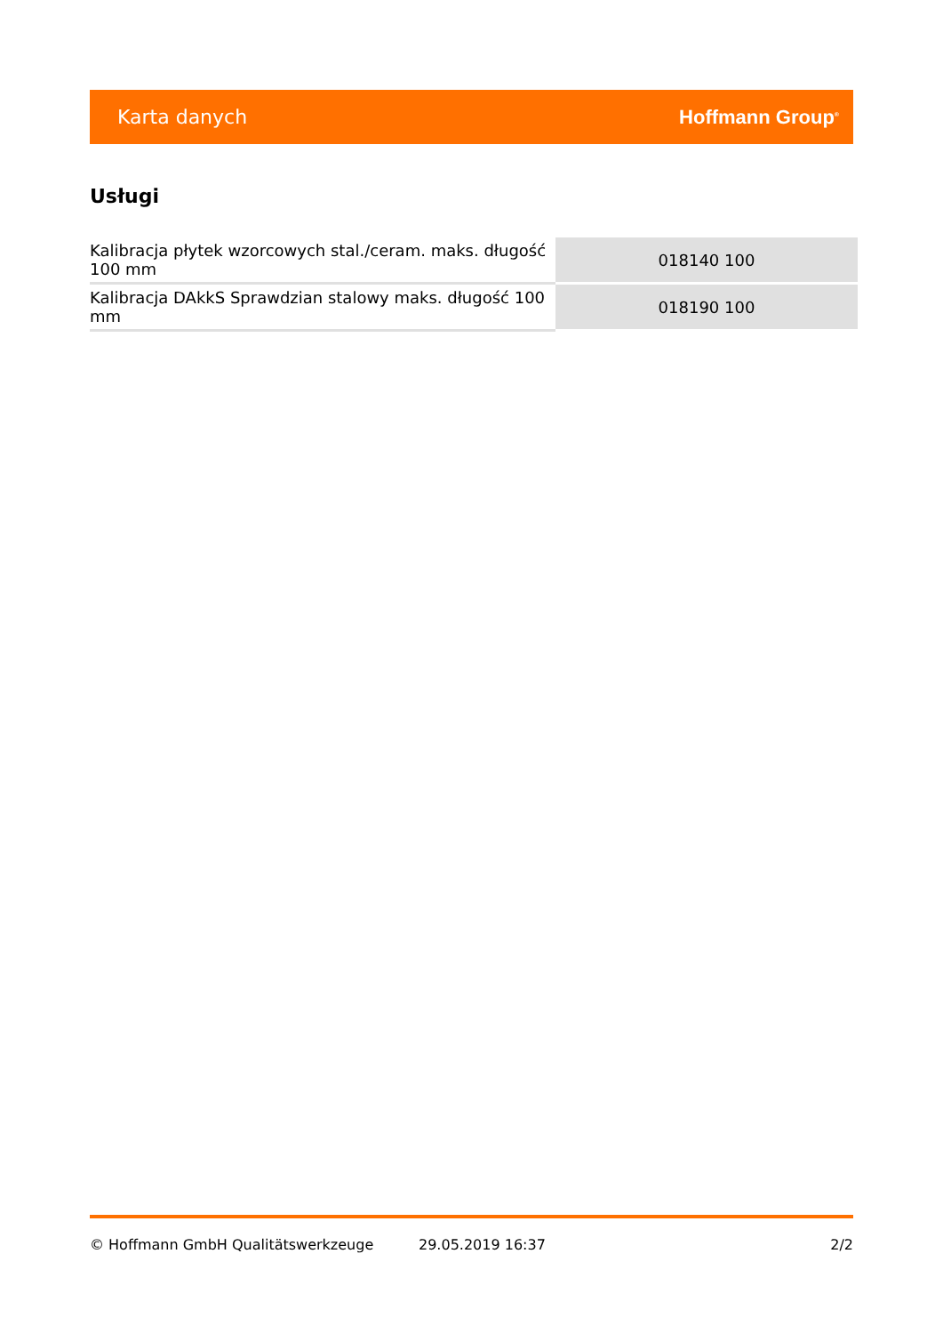Karta danych Hoffmann Group<sup>®</sup>
Usługi
| Kalibracja płytek wzorcowych stal./ceram. maks. długość 100 mm | 018140 100 |
| Kalibracja DAkkS Sprawdzian stalowy maks. długość 100 mm | 018190 100 |
© Hoffmann GmbH Qualitätswerkzeuge 29.05.2019 16:37 2/2